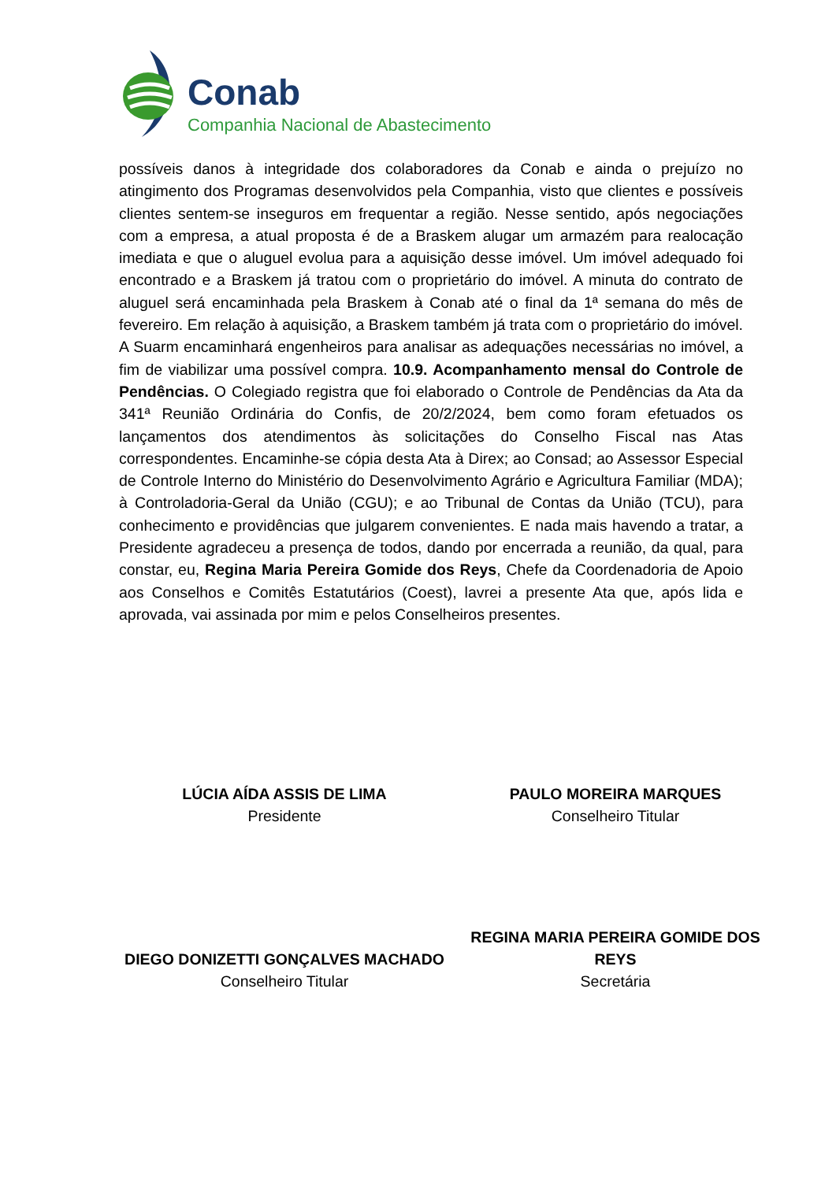Conab
Companhia Nacional de Abastecimento
possíveis danos à integridade dos colaboradores da Conab e ainda o prejuízo no atingimento dos Programas desenvolvidos pela Companhia, visto que clientes e possíveis clientes sentem-se inseguros em frequentar a região. Nesse sentido, após negociações com a empresa, a atual proposta é de a Braskem alugar um armazém para realocação imediata e que o aluguel evolua para a aquisição desse imóvel. Um imóvel adequado foi encontrado e a Braskem já tratou com o proprietário do imóvel. A minuta do contrato de aluguel será encaminhada pela Braskem à Conab até o final da 1ª semana do mês de fevereiro. Em relação à aquisição, a Braskem também já trata com o proprietário do imóvel. A Suarm encaminhará engenheiros para analisar as adequações necessárias no imóvel, a fim de viabilizar uma possível compra. 10.9. Acompanhamento mensal do Controle de Pendências. O Colegiado registra que foi elaborado o Controle de Pendências da Ata da 341ª Reunião Ordinária do Confis, de 20/2/2024, bem como foram efetuados os lançamentos dos atendimentos às solicitações do Conselho Fiscal nas Atas correspondentes. Encaminhe-se cópia desta Ata à Direx; ao Consad; ao Assessor Especial de Controle Interno do Ministério do Desenvolvimento Agrário e Agricultura Familiar (MDA); à Controladoria-Geral da União (CGU); e ao Tribunal de Contas da União (TCU), para conhecimento e providências que julgarem convenientes. E nada mais havendo a tratar, a Presidente agradeceu a presença de todos, dando por encerrada a reunião, da qual, para constar, eu, Regina Maria Pereira Gomide dos Reys, Chefe da Coordenadoria de Apoio aos Conselhos e Comitês Estatutários (Coest), lavrei a presente Ata que, após lida e aprovada, vai assinada por mim e pelos Conselheiros presentes.
LÚCIA AÍDA ASSIS DE LIMA
Presidente
PAULO MOREIRA MARQUES
Conselheiro Titular
DIEGO DONIZETTI GONÇALVES MACHADO
Conselheiro Titular
REGINA MARIA PEREIRA GOMIDE DOS REYS
Secretária